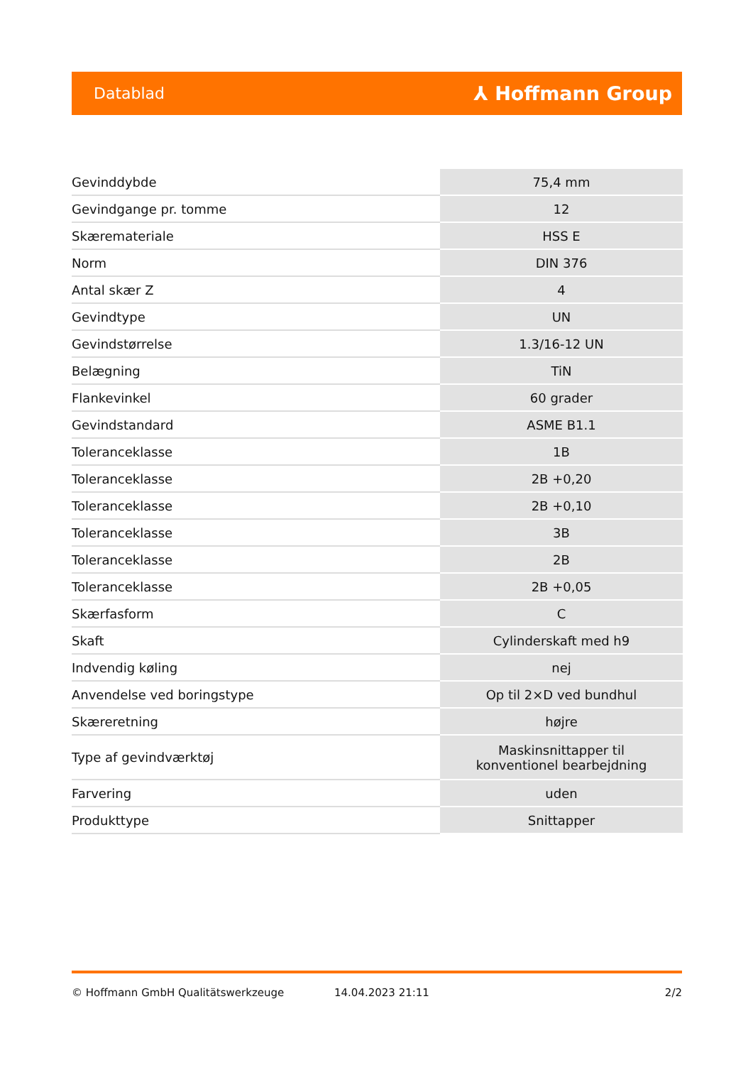Datablad ⅄ Hoffmann Group
| Gevinddybde | 75,4 mm |
| Gevindgange pr. tomme | 12 |
| Skæremateriale | HSS E |
| Norm | DIN 376 |
| Antal skær Z | 4 |
| Gevindtype | UN |
| Gevindstørrelse | 1.3/16-12 UN |
| Belægning | TiN |
| Flankevinkel | 60 grader |
| Gevindstandard | ASME B1.1 |
| Toleranceklasse | 1B |
| Toleranceklasse | 2B +0,20 |
| Toleranceklasse | 2B +0,10 |
| Toleranceklasse | 3B |
| Toleranceklasse | 2B |
| Toleranceklasse | 2B +0,05 |
| Skærfasform | C |
| Skaft | Cylinderskaft med h9 |
| Indvendig køling | nej |
| Anvendelse ved boringstype | Op til 2×D ved bundhul |
| Skæreretning | højre |
| Type af gevindværktøj | Maskinsnittapper til konventionel bearbejdning |
| Farvering | uden |
| Produkttype | Snittapper |
© Hoffmann GmbH Qualitätswerkzeuge 14.04.2023 21:11 2/2